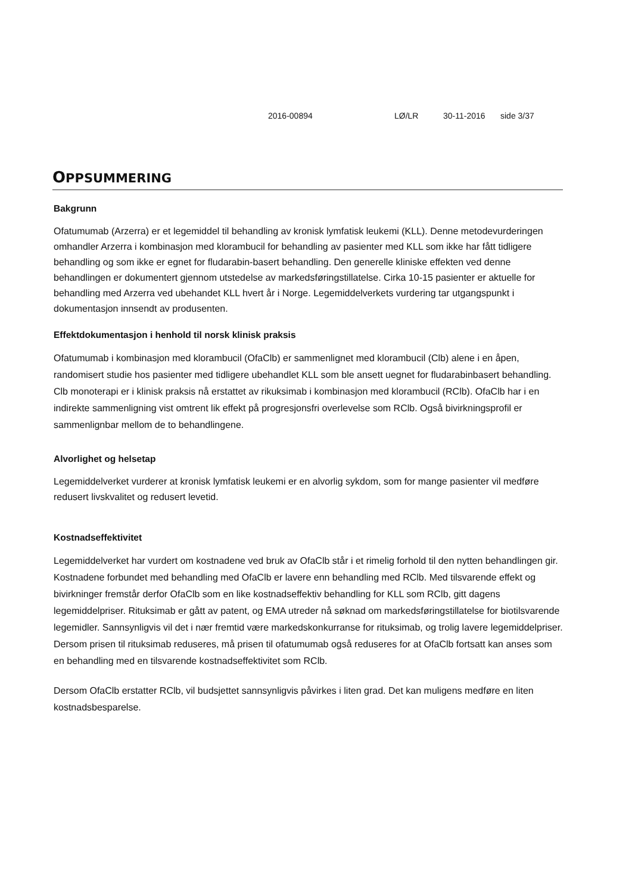2016-00894 LØ/LR 30-11-2016 side 3/37
OPPSUMMERING
Bakgrunn
Ofatumumab (Arzerra) er et legemiddel til behandling av kronisk lymfatisk leukemi (KLL). Denne metodevurderingen omhandler Arzerra i kombinasjon med klorambucil for behandling av pasienter med KLL som ikke har fått tidligere behandling og som ikke er egnet for fludarabin-basert behandling. Den generelle kliniske effekten ved denne behandlingen er dokumentert gjennom utstedelse av markedsføringstillatelse. Cirka 10-15 pasienter er aktuelle for behandling med Arzerra ved ubehandet KLL hvert år i Norge. Legemiddelverkets vurdering tar utgangspunkt i dokumentasjon innsendt av produsenten.
Effektdokumentasjon i henhold til norsk klinisk praksis
Ofatumumab i kombinasjon med klorambucil (OfaClb) er sammenlignet med klorambucil (Clb) alene i en åpen, randomisert studie hos pasienter med tidligere ubehandlet KLL som ble ansett uegnet for fludarabinbasert behandling. Clb monoterapi er i klinisk praksis nå erstattet av rikuksimab i kombinasjon med klorambucil (RClb). OfaClb har i en indirekte sammenligning vist omtrent lik effekt på progresjonsfri overlevelse som RClb. Også bivirkningsprofil er sammenlignbar mellom de to behandlingene.
Alvorlighet og helsetap
Legemiddelverket vurderer at kronisk lymfatisk leukemi er en alvorlig sykdom, som for mange pasienter vil medføre redusert livskvalitet og redusert levetid.
Kostnadseffektivitet
Legemiddelverket har vurdert om kostnadene ved bruk av OfaClb står i et rimelig forhold til den nytten behandlingen gir. Kostnadene forbundet med behandling med OfaClb er lavere enn behandling med RClb. Med tilsvarende effekt og bivirkninger fremstår derfor OfaClb som en like kostnadseffektiv behandling for KLL som RClb, gitt dagens legemiddelpriser. Rituksimab er gått av patent, og EMA utreder nå søknad om markedsføringstillatelse for biotilsvarende legemidler. Sannsynligvis vil det i nær fremtid være markedskonkurranse for rituksimab, og trolig lavere legemiddelpriser. Dersom prisen til rituksimab reduseres, må prisen til ofatumumab også reduseres for at OfaClb fortsatt kan anses som en behandling med en tilsvarende kostnadseffektivitet som RClb.
Dersom OfaClb erstatter RClb, vil budsjettet sannsynligvis påvirkes i liten grad. Det kan muligens medføre en liten kostnadsbesparelse.